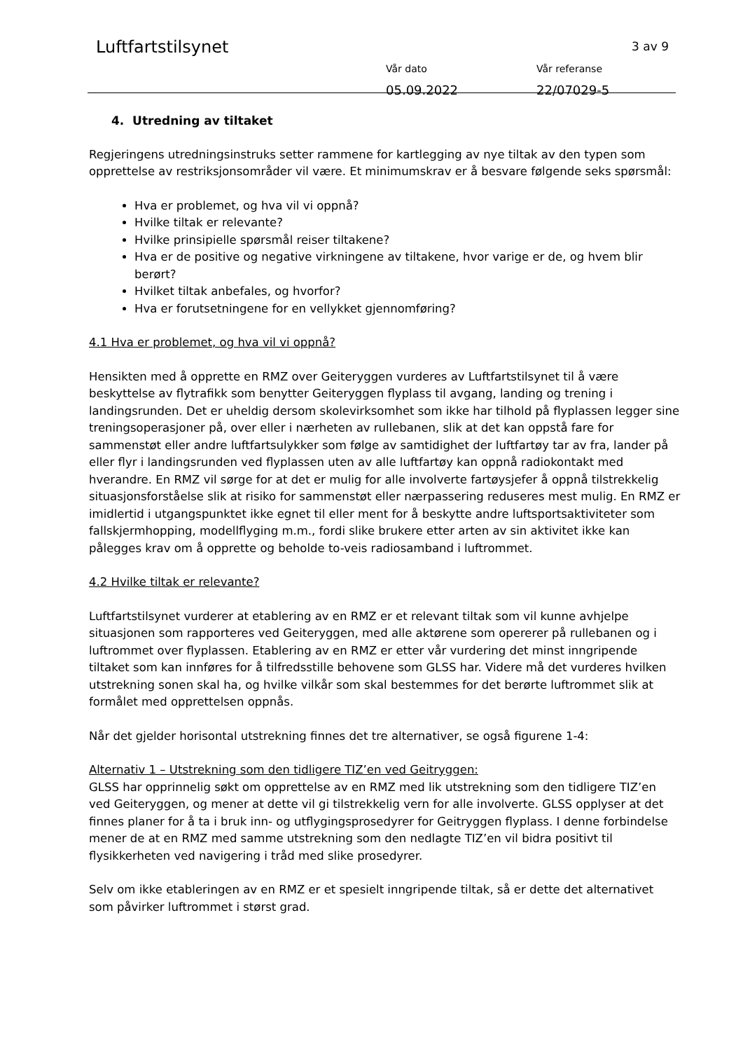Luftfartstilsynet 3 av 9
Vår dato
05.09.2022
Vår referanse
22/07029-5
4. Utredning av tiltaket
Regjeringens utredningsinstruks setter rammene for kartlegging av nye tiltak av den typen som opprettelse av restriksjonsområder vil være. Et minimumskrav er å besvare følgende seks spørsmål:
Hva er problemet, og hva vil vi oppnå?
Hvilke tiltak er relevante?
Hvilke prinsipielle spørsmål reiser tiltakene?
Hva er de positive og negative virkningene av tiltakene, hvor varige er de, og hvem blir berørt?
Hvilket tiltak anbefales, og hvorfor?
Hva er forutsetningene for en vellykket gjennomføring?
4.1 Hva er problemet, og hva vil vi oppnå?
Hensikten med å opprette en RMZ over Geiteryggen vurderes av Luftfartstilsynet til å være beskyttelse av flytrafikk som benytter Geiteryggen flyplass til avgang, landing og trening i landingsrunden. Det er uheldig dersom skolevirksomhet som ikke har tilhold på flyplassen legger sine treningsoperasjoner på, over eller i nærheten av rullebanen, slik at det kan oppstå fare for sammenstøt eller andre luftfartsulykker som følge av samtidighet der luftfartøy tar av fra, lander på eller flyr i landingsrunden ved flyplassen uten av alle luftfartøy kan oppnå radiokontakt med hverandre. En RMZ vil sørge for at det er mulig for alle involverte fartøysjefer å oppnå tilstrekkelig situasjonsforståelse slik at risiko for sammenstøt eller nærpassering reduseres mest mulig. En RMZ er imidlertid i utgangspunktet ikke egnet til eller ment for å beskytte andre luftsportsaktiviteter som fallskjermhopping, modellflyging m.m., fordi slike brukere etter arten av sin aktivitet ikke kan pålegges krav om å opprette og beholde to-veis radiosamband i luftrommet.
4.2 Hvilke tiltak er relevante?
Luftfartstilsynet vurderer at etablering av en RMZ er et relevant tiltak som vil kunne avhjelpe situasjonen som rapporteres ved Geiteryggen, med alle aktørene som opererer på rullebanen og i luftrommet over flyplassen. Etablering av en RMZ er etter vår vurdering det minst inngripende tiltaket som kan innføres for å tilfredsstille behovene som GLSS har. Videre må det vurderes hvilken utstrekning sonen skal ha, og hvilke vilkår som skal bestemmes for det berørte luftrommet slik at formålet med opprettelsen oppnås.
Når det gjelder horisontal utstrekning finnes det tre alternativer, se også figurene 1-4:
Alternativ 1 – Utstrekning som den tidligere TIZ’en ved Geitryggen:
GLSS har opprinnelig søkt om opprettelse av en RMZ med lik utstrekning som den tidligere TIZ’en ved Geiteryggen, og mener at dette vil gi tilstrekkelig vern for alle involverte. GLSS opplyser at det finnes planer for å ta i bruk inn- og utflygingsprosedyrer for Geitryggen flyplass. I denne forbindelse mener de at en RMZ med samme utstrekning som den nedlagte TIZ’en vil bidra positivt til flysikkerheten ved navigering i tråd med slike prosedyrer.
Selv om ikke etableringen av en RMZ er et spesielt inngripende tiltak, så er dette det alternativet som påvirker luftrommet i størst grad.